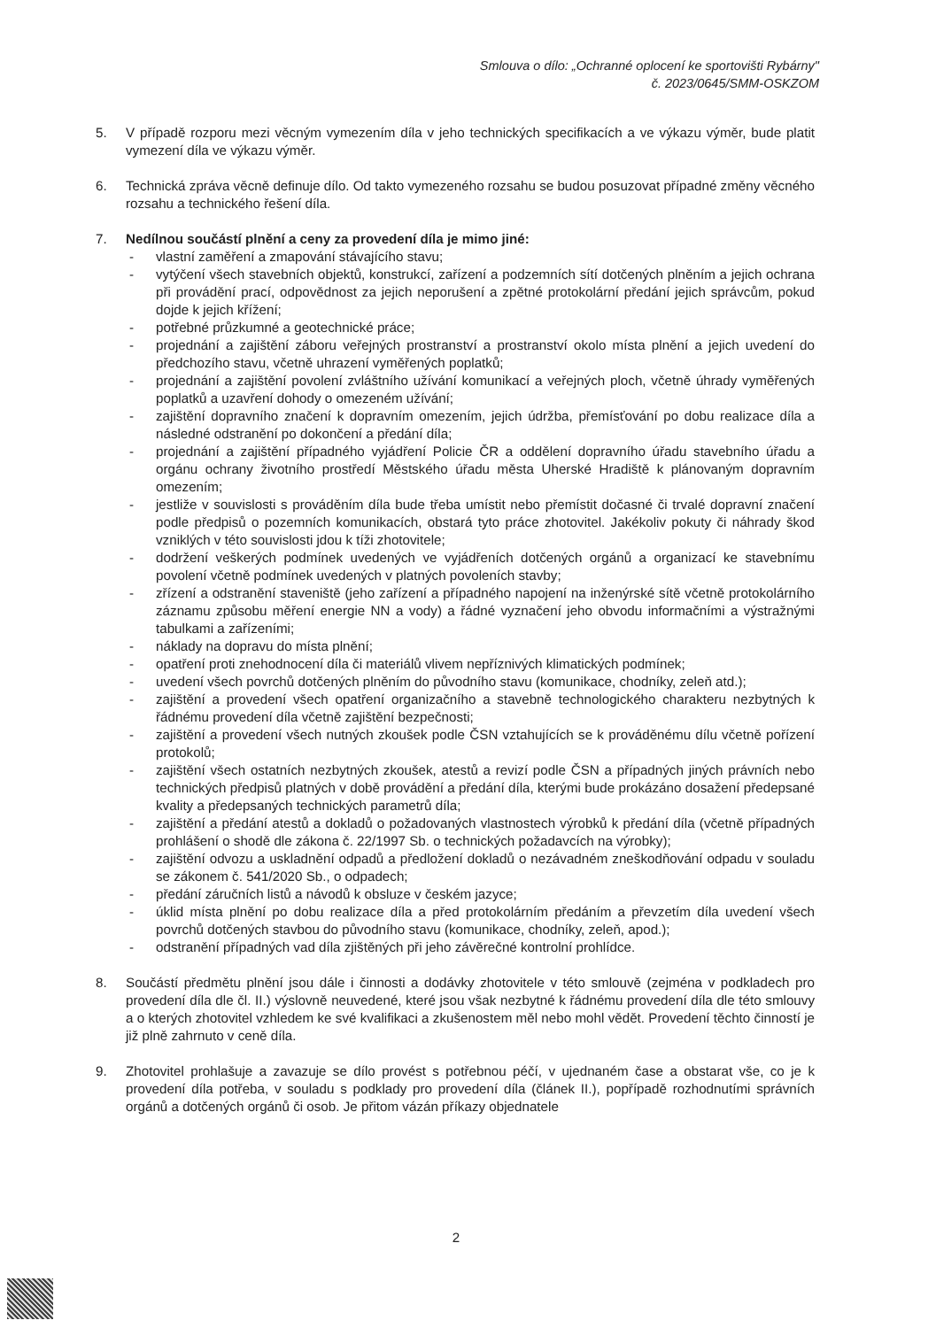Smlouva o dílo: „Ochranné oplocení ke sportovišti Rybárny"
č. 2023/0645/SMM-OSKZOM
5. V případě rozporu mezi věcným vymezením díla v jeho technických specifikacích a ve výkazu výměr, bude platit vymezení díla ve výkazu výměr.
6. Technická zpráva věcně definuje dílo. Od takto vymezeného rozsahu se budou posuzovat případné změny věcného rozsahu a technického řešení díla.
7. Nedílnou součástí plnění a ceny za provedení díla je mimo jiné:
- vlastní zaměření a zmapování stávajícího stavu;
- vytýčení všech stavebních objektů, konstrukcí, zařízení a podzemních sítí dotčených plněním a jejich ochrana při provádění prací, odpovědnost za jejich neporušení a zpětné protokolární předání jejich správcům, pokud dojde k jejich křížení;
- potřebné průzkumné a geotechnické práce;
- projednání a zajištění záboru veřejných prostranství a prostranství okolo místa plnění a jejich uvedení do předchozího stavu, včetně uhrazení vyměřených poplatků;
- projednání a zajištění povolení zvláštního užívání komunikací a veřejných ploch, včetně úhrady vyměřených poplatků a uzavření dohody o omezeném užívání;
- zajištění dopravního značení k dopravním omezením, jejich údržba, přemísťování po dobu realizace díla a následné odstranění po dokončení a předání díla;
- projednání a zajištění případného vyjádření Policie ČR a oddělení dopravního úřadu stavebního úřadu a orgánu ochrany životního prostředí Městského úřadu města Uherské Hradiště k plánovaným dopravním omezením;
- jestliže v souvislosti s prováděním díla bude třeba umístit nebo přemístit dočasné či trvalé dopravní značení podle předpisů o pozemních komunikacích, obstará tyto práce zhotovitel. Jakékoliv pokuty či náhrady škod vzniklých v této souvislosti jdou k tíži zhotovitele;
- dodržení veškerých podmínek uvedených ve vyjádřeních dotčených orgánů a organizací ke stavebnímu povolení včetně podmínek uvedených v platných povoleních stavby;
- zřízení a odstranění staveniště (jeho zařízení a případného napojení na inženýrské sítě včetně protokolárního záznamu způsobu měření energie NN a vody) a řádné vyznačení jeho obvodu informačními a výstražnými tabulkami a zařízeními;
- náklady na dopravu do místa plnění;
- opatření proti znehodnocení díla či materiálů vlivem nepříznivých klimatických podmínek;
- uvedení všech povrchů dotčených plněním do původního stavu (komunikace, chodníky, zeleň atd.);
- zajištění a provedení všech opatření organizačního a stavebně technologického charakteru nezbytných k řádnému provedení díla včetně zajištění bezpečnosti;
- zajištění a provedení všech nutných zkoušek podle ČSN vztahujících se k prováděnému dílu včetně pořízení protokolů;
- zajištění všech ostatních nezbytných zkoušek, atestů a revizí podle ČSN a případných jiných právních nebo technických předpisů platných v době provádění a předání díla, kterými bude prokázáno dosažení předepsané kvality a předepsaných technických parametrů díla;
- zajištění a předání atestů a dokladů o požadovaných vlastnostech výrobků k předání díla (včetně případných prohlášení o shodě dle zákona č. 22/1997 Sb. o technických požadavcích na výrobky);
- zajištění odvozu a uskladnění odpadů a předložení dokladů o nezávadném zneškodňování odpadu v souladu se zákonem č. 541/2020 Sb., o odpadech;
- předání záručních listů a návodů k obsluze v českém jazyce;
- úklid místa plnění po dobu realizace díla a před protokolárním předáním a převzetím díla uvedení všech povrchů dotčených stavbou do původního stavu (komunikace, chodníky, zeleň, apod.);
- odstranění případných vad díla zjištěných při jeho závěrečné kontrolní prohlídce.
8. Součástí předmětu plnění jsou dále i činnosti a dodávky zhotovitele v této smlouvě (zejména v podkladech pro provedení díla dle čl. II.) výslovně neuvedené, které jsou však nezbytné k řádnému provedení díla dle této smlouvy a o kterých zhotovitel vzhledem ke své kvalifikaci a zkušenostem měl nebo mohl vědět. Provedení těchto činností je již plně zahrnuto v ceně díla.
9. Zhotovitel prohlašuje a zavazuje se dílo provést s potřebnou péčí, v ujednaném čase a obstarat vše, co je k provedení díla potřeba, v souladu s podklady pro provedení díla (článek II.), popřípadě rozhodnutími správních orgánů a dotčených orgánů či osob. Je přitom vázán příkazy objednatele
2